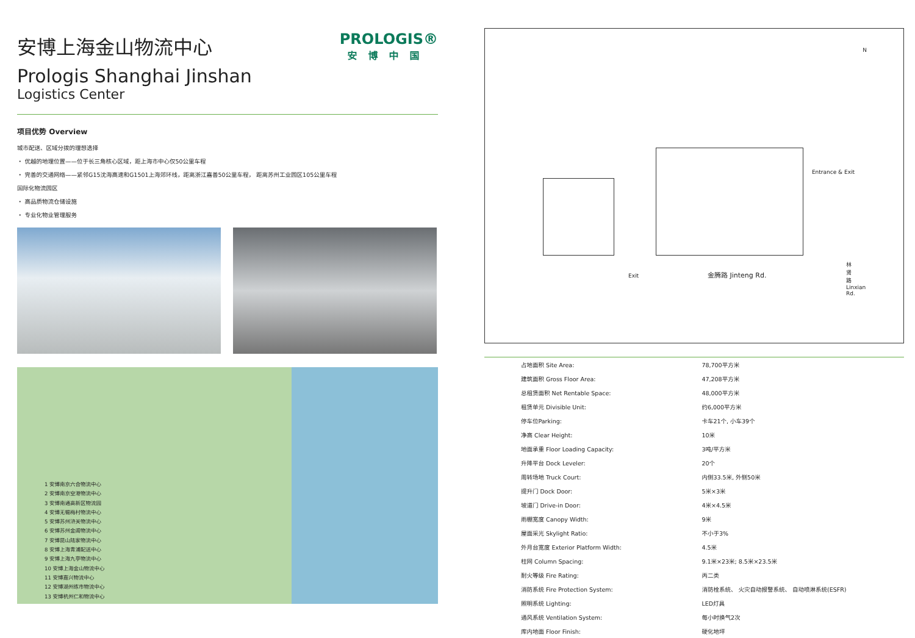安博上海金山物流中心
Prologis Shanghai Jinshan
Logistics Center
PROLOGIS®
安博中国
项目优势 Overview
城市配送、区域分拨的理想选择
・ 优越的地理位置——位于长三角核心区域，距上海市中心仅50公里车程
・ 完善的交通网络——紧邻G15沈海高速和G1501上海郊环线，距离浙江嘉善50公里车程， 距离苏州工业园区105公里车程
国际化物流园区
・ 高品质物流仓储设施
・ 专业化物业管理服务
1 安博南京六合物流中心
2 安博南京空港物流中心
3 安博南通高新区物流园
4 安博无锡梅村物流中心
5 安博苏州浒关物流中心
6 安博苏州金阊物流中心
7 安博昆山陆家物流中心
8 安博上海青浦配送中心
9 安博上海九亭物流中心
10 安博上海金山物流中心
11 安博嘉兴物流中心
12 安博湖州练市物流中心
13 安博杭州仁和物流中心
N
Exit 金腾路 Jinteng Rd.
Entrance & Exit
林贤路 Linxian Rd.
| 占地面积 Site Area: | 78,700平方米 |
| 建筑面积 Gross Floor Area: | 47,208平方米 |
| 总租赁面积 Net Rentable Space: | 48,000平方米 |
| 租赁单元 Divisible Unit: | 约6,000平方米 |
| 停车位Parking: | 卡车21个, 小车39个 |
| 净高 Clear Height: | 10米 |
| 地面承重 Floor Loading Capacity: | 3吨/平方米 |
| 升降平台 Dock Leveler: | 20个 |
| 周转场地 Truck Court: | 内侧33.5米, 外侧50米 |
| 提升门 Dock Door: | 5米×3米 |
| 坡道门 Drive-in Door: | 4米×4.5米 |
| 雨棚宽度 Canopy Width: | 9米 |
| 屋面采光 Skylight Ratio: | 不小于3% |
| 外月台宽度 Exterior Platform Width: | 4.5米 |
| 柱网 Column Spacing: | 9.1米×23米; 8.5米×23.5米 |
| 耐火等级 Fire Rating: | 丙二类 |
| 消防系统 Fire Protection System: | 消防栓系统、 火灾自动报警系统、 自动喷淋系统(ESFR) |
| 照明系统 Lighting: | LED灯具 |
| 通风系统 Ventilation System: | 每小时换气2次 |
| 库内地面 Floor Finish: | 硬化地坪 |